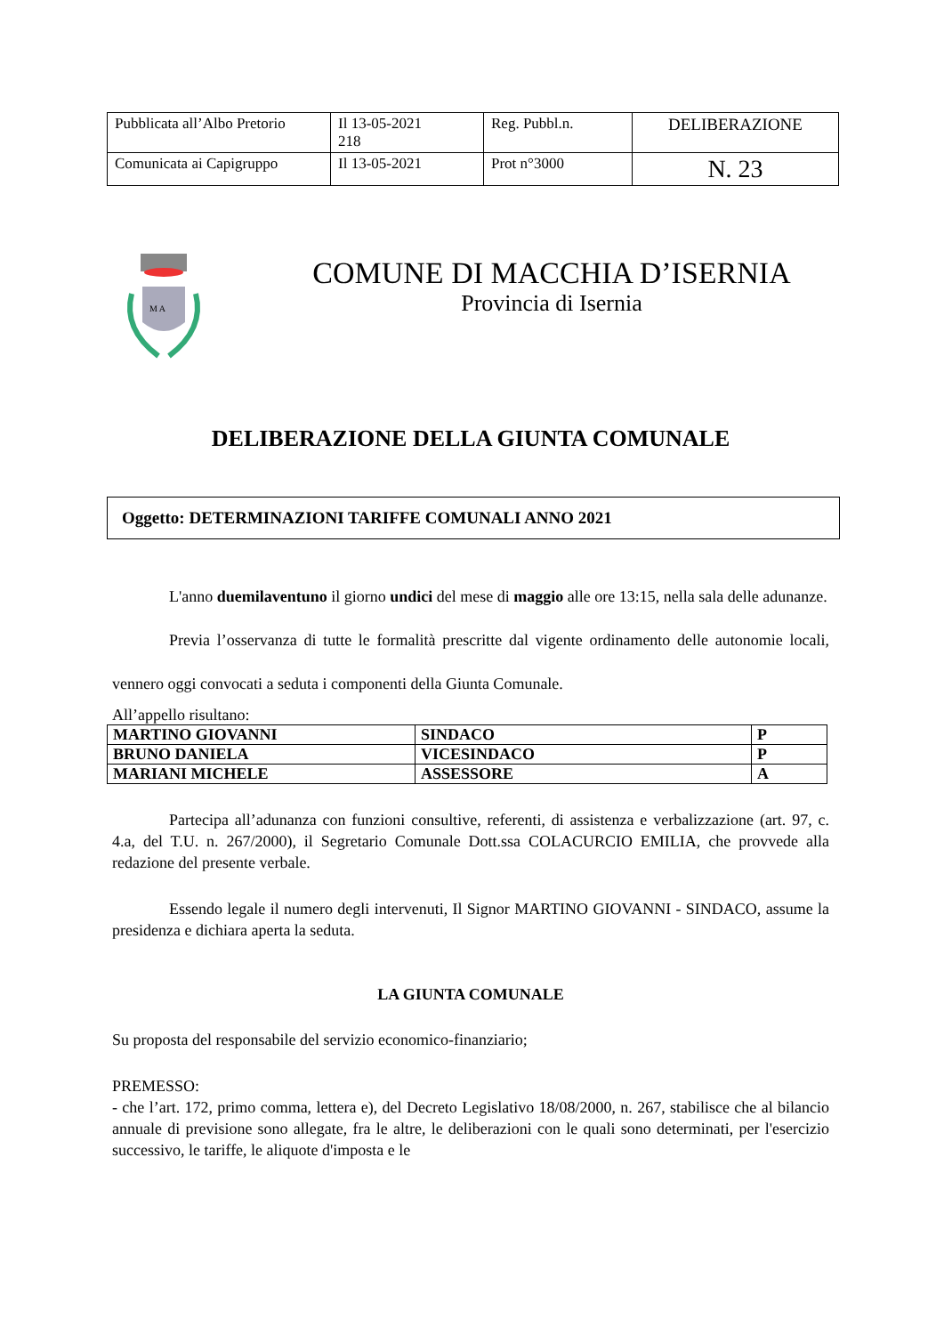| Pubblicata all’Albo Pretorio | Il 13-05-2021 218 | Reg. Pubbl.n. | DELIBERAZIONE |
| Comunicata ai Capigruppo | Il 13-05-2021 | Prot n°3000 | N. 23 |
M A
COMUNE DI MACCHIA D’ISERNIA
Provincia di Isernia
DELIBERAZIONE DELLA GIUNTA COMUNALE
Oggetto: DETERMINAZIONI TARIFFE COMUNALI ANNO 2021
L'anno duemilaventuno il giorno undici del mese di maggio alle ore 13:15, nella sala delle adunanze.
Previa l’osservanza di tutte le formalità prescritte dal vigente ordinamento delle autonomie locali, vennero oggi convocati a seduta i componenti della Giunta Comunale.
All’appello risultano:
| MARTINO GIOVANNI | SINDACO | P |
| BRUNO DANIELA | VICESINDACO | P |
| MARIANI MICHELE | ASSESSORE | A |
Partecipa all’adunanza con funzioni consultive, referenti, di assistenza e verbalizzazione (art. 97, c. 4.a, del T.U. n. 267/2000), il Segretario Comunale Dott.ssa COLACURCIO EMILIA, che provvede alla redazione del presente verbale.
Essendo legale il numero degli intervenuti, Il Signor MARTINO GIOVANNI - SINDACO, assume la presidenza e dichiara aperta la seduta.
LA GIUNTA COMUNALE
Su proposta del responsabile del servizio economico-finanziario;
PREMESSO:
- che l’art. 172, primo comma, lettera e), del Decreto Legislativo 18/08/2000, n. 267, stabilisce che al bilancio annuale di previsione sono allegate, fra le altre, le deliberazioni con le quali sono determinati, per l'esercizio successivo, le tariffe, le aliquote d'imposta e le